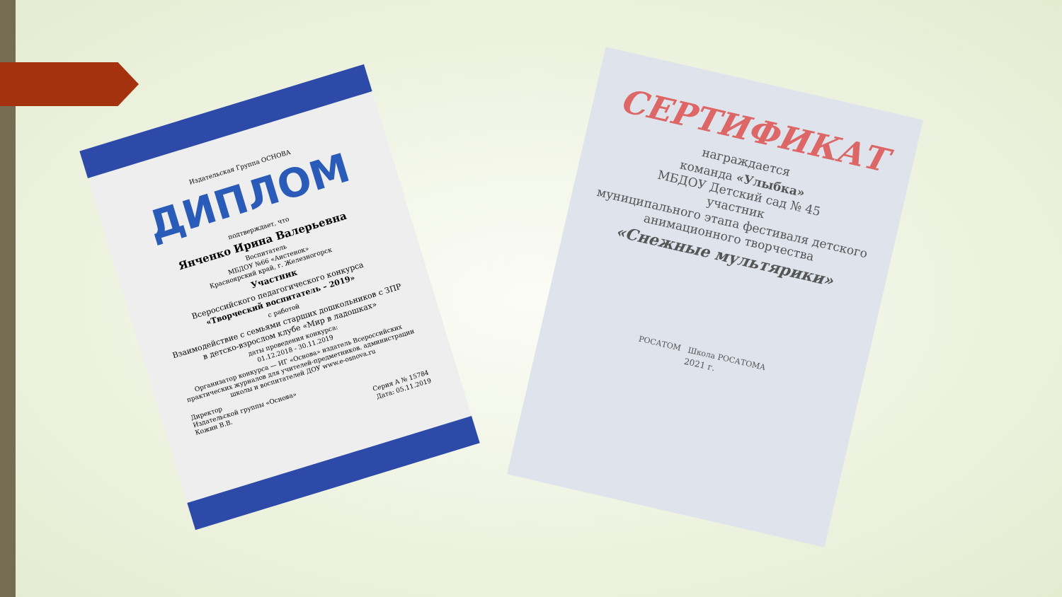Издательская Группа ОСНОВА
ДИПЛОМ
подтверждает, что
Янченко Ирина Валерьевна
Воспитатель
МБДОУ №66 «Аистенок»
Красноярский край, г. Железногорск
Участник
Всероссийского педагогического конкурса
«Творческий воспитатель – 2019»
с работой
Взаимодействие с семьями старших дошкольников с ЗПР в детско-взрослом клубе «Мир в ладошках»
даты проведения конкурса:
01.12.2018 - 30.11.2019
Организатор конкурса — ИГ «Основа» издатель Всероссийских практических журналов для учителей-предметников, администрации школы и воспитателей ДОУ www.e-osnova.ru
Директор
Издательской группы «Основа»
Кожин В.В.
Серия А № 15784
Дата: 05.11.2019
СЕРТИФИКАТ
награждается
команда «Улыбка»
МБДОУ Детский сад № 45
участник
муниципального этапа фестиваля детского анимационного творчества
«Снежные мультярики»
РОСАТОМ Школа РОСАТОМА
2021 г.